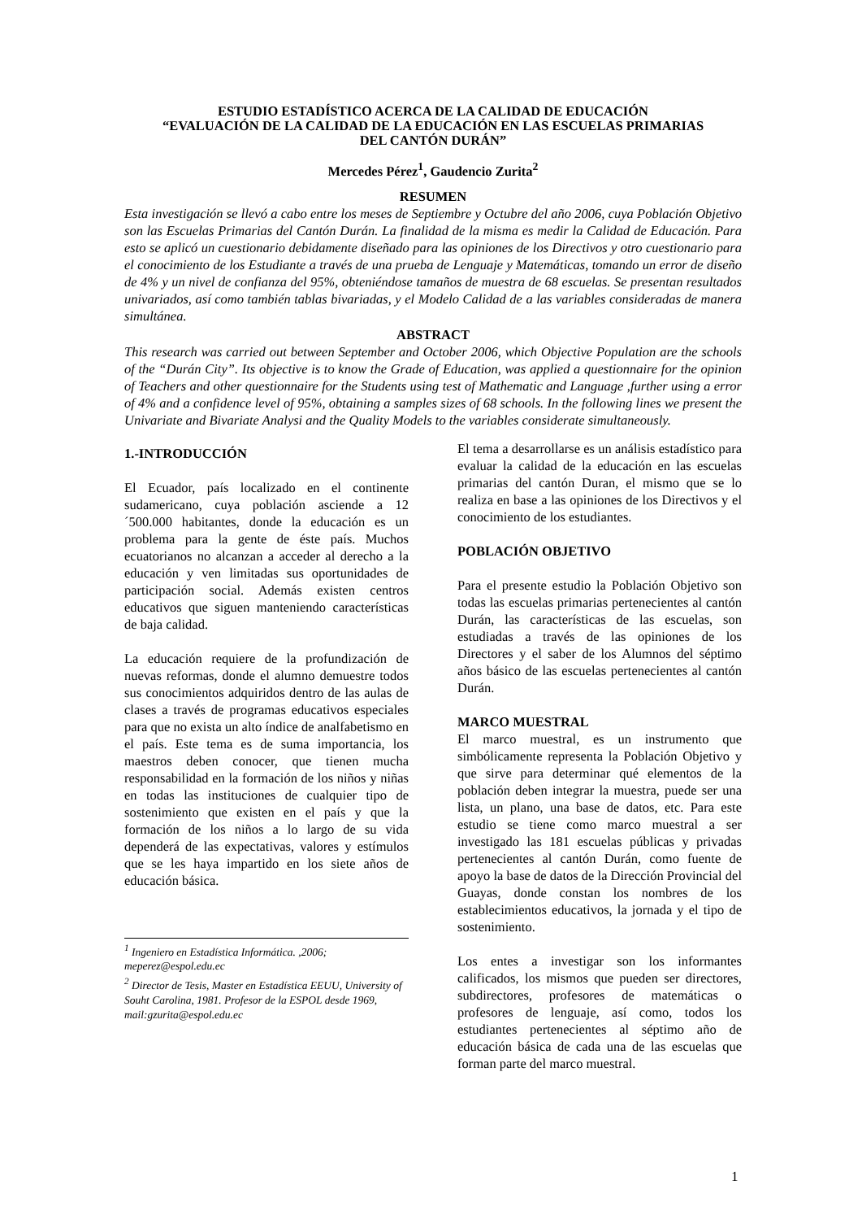ESTUDIO ESTADÍSTICO ACERCA DE LA CALIDAD DE EDUCACIÓN
“EVALUACIÓN DE LA CALIDAD DE LA EDUCACIÓN EN LAS ESCUELAS PRIMARIAS
DEL CANTÓN DURÁN”
Mercedes Pérez<sup>1</sup>, Gaudencio Zurita<sup>2</sup>
RESUMEN
Esta investigación se llevó a cabo entre los meses de Septiembre y Octubre del año 2006, cuya Población Objetivo son las Escuelas Primarias del Cantón Durán. La finalidad de la misma es medir la Calidad de Educación. Para esto se aplicó un cuestionario debidamente diseñado para las opiniones de los Directivos y otro cuestionario para el conocimiento de los Estudiante a través de una prueba de Lenguaje y Matemáticas, tomando un error de diseño de 4% y un nivel de confianza del 95%, obteniéndose tamaños de muestra de 68 escuelas. Se presentan resultados univariados, así como también tablas bivariadas, y el Modelo Calidad de a las variables consideradas de manera simultánea.
ABSTRACT
This research was carried out between September and October 2006, which Objective Population are the schools of the “Durán City”. Its objective is to know the Grade of Education, was applied a questionnaire for the opinion of Teachers and other questionnaire for the Students using test of Mathematic and Language ,further using a error of 4% and a confidence level of 95%, obtaining a samples sizes of 68 schools. In the following lines we present the Univariate and Bivariate Analysi and the Quality Models to the variables considerate simultaneously.
1.-INTRODUCCIÓN
El Ecuador, país localizado en el continente sudamericano, cuya población asciende a 12´500.000 habitantes, donde la educación es un problema para la gente de éste país. Muchos ecuatorianos no alcanzan a acceder al derecho a la educación y ven limitadas sus oportunidades de participación social. Además existen centros educativos que siguen manteniendo características de baja calidad.
La educación requiere de la profundización de nuevas reformas, donde el alumno demuestre todos sus conocimientos adquiridos dentro de las aulas de clases a través de programas educativos especiales para que no exista un alto índice de analfabetismo en el país. Este tema es de suma importancia, los maestros deben conocer, que tienen mucha responsabilidad en la formación de los niños y niñas en todas las instituciones de cualquier tipo de sostenimiento que existen en el país y que la formación de los niños a lo largo de su vida dependerá de las expectativas, valores y estímulos que se les haya impartido en los siete años de educación básica.
<sup>1</sup> Ingeniero en Estadística Informática. ,2006; meperez@espol.edu.ec
<sup>2</sup> Director de Tesis, Master en Estadística EEUU, University of Souht Carolina, 1981. Profesor de la ESPOL desde 1969, mail:gzurita@espol.edu.ec
El tema a desarrollarse es un análisis estadístico para evaluar la calidad de la educación en las escuelas primarias del cantón Duran, el mismo que se lo realiza en base a las opiniones de los Directivos y el conocimiento de los estudiantes.
POBLACIÓN OBJETIVO
Para el presente estudio la Población Objetivo son todas las escuelas primarias pertenecientes al cantón Durán, las características de las escuelas, son estudiadas a través de las opiniones de los Directores y el saber de los Alumnos del séptimo años básico de las escuelas pertenecientes al cantón Durán.
MARCO MUESTRAL
El marco muestral, es un instrumento que simbólicamente representa la Población Objetivo y que sirve para determinar qué elementos de la población deben integrar la muestra, puede ser una lista, un plano, una base de datos, etc. Para este estudio se tiene como marco muestral a ser investigado las 181 escuelas públicas y privadas pertenecientes al cantón Durán, como fuente de apoyo la base de datos de la Dirección Provincial del Guayas, donde constan los nombres de los establecimientos educativos, la jornada y el tipo de sostenimiento.
Los entes a investigar son los informantes calificados, los mismos que pueden ser directores, subdirectores, profesores de matemáticas o profesores de lenguaje, así como, todos los estudiantes pertenecientes al séptimo año de educación básica de cada una de las escuelas que forman parte del marco muestral.
1